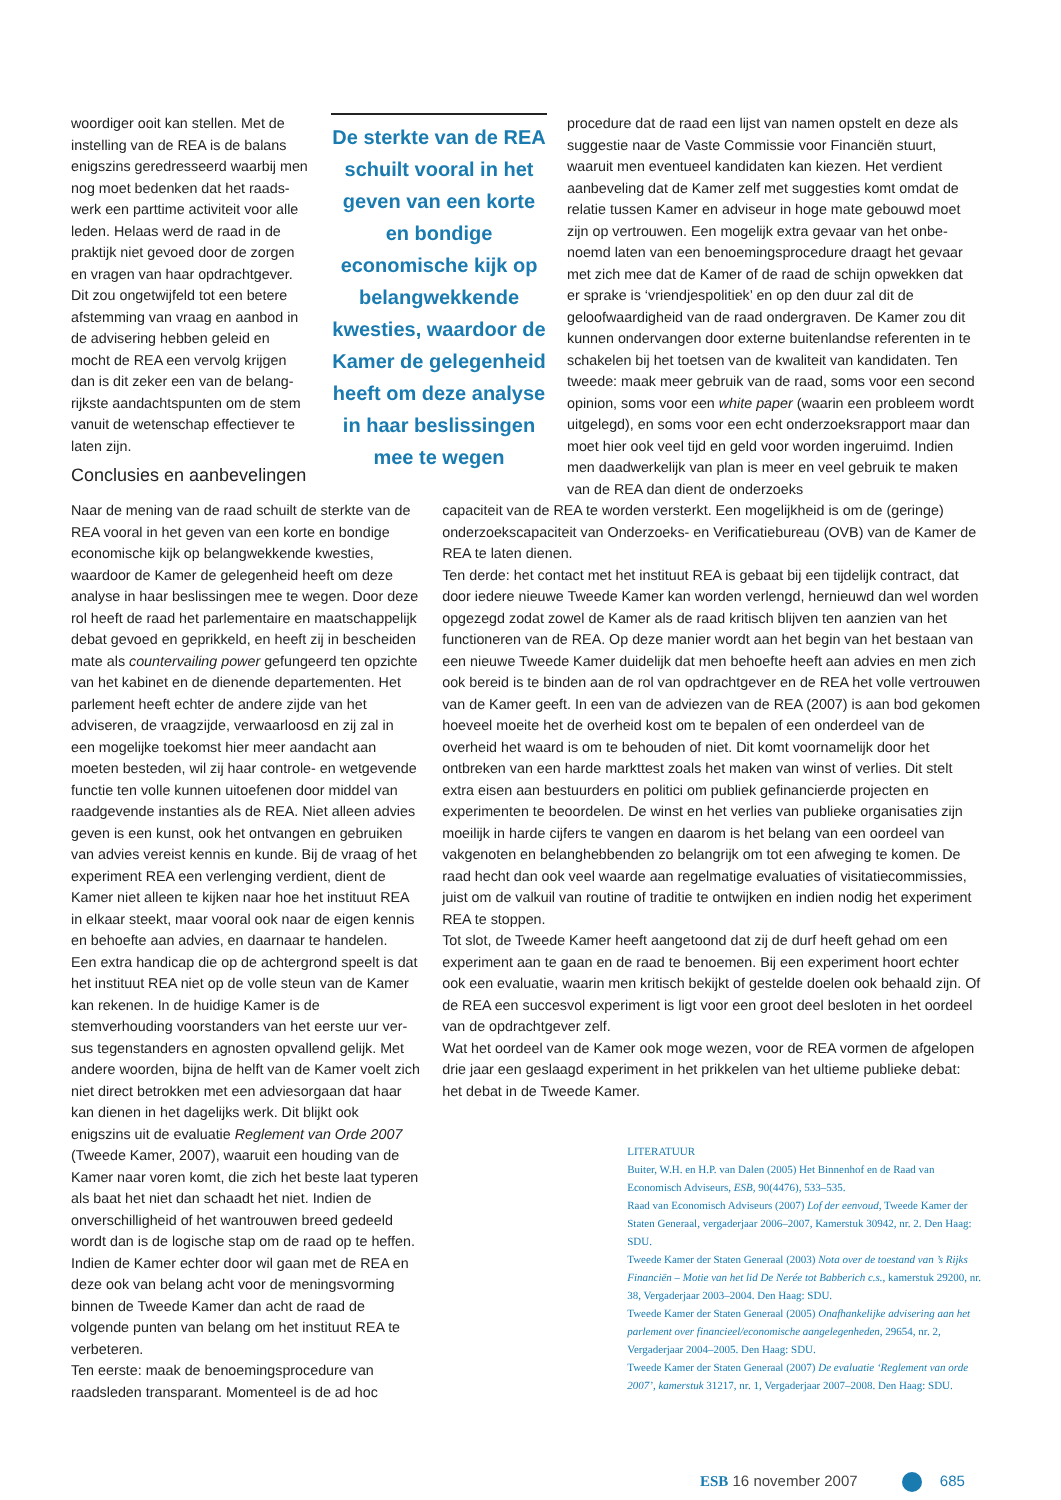woordiger ooit kan stellen. Met de instelling van de REA is de balans enigszins geredresseerd waarbij men nog moet bedenken dat het raads­werk een parttime activiteit voor alle leden. Helaas werd de raad in de praktijk niet gevoed door de zorgen en vragen van haar opdrachtgever. Dit zou ongetwijfeld tot een betere afstemming van vraag en aanbod in de advisering hebben geleid en mocht de REA een vervolg krijgen dan is dit zeker een van de belang­rijkste aandachtspunten om de stem vanuit de wetenschap effectiever te laten zijn.
Conclusies en aanbevelingen
De sterkte van de REA schuilt vooral in het geven van een korte en bondige economische kijk op belangwekkende kwesties, waardoor de Kamer de gelegenheid heeft om deze analyse in haar beslissingen mee te wegen
procedure dat de raad een lijst van namen opstelt en deze als suggestie naar de Vaste Commissie voor Financiën stuurt, waaruit men eventueel kandidaten kan kiezen. Het verdient aanbeveling dat de Kamer zelf met suggesties komt omdat de relatie tussen Kamer en adviseur in hoge mate gebouwd moet zijn op vertrouwen. Een mogelijk extra gevaar van het onbe­noemd laten van een benoemingsprocedure draagt het gevaar met zich mee dat de Kamer of de raad de schijn opwekken dat er sprake is ‘vriendjespolitiek’ en op den duur zal dit de geloofwaardigheid van de raad ondergraven. De Kamer zou dit kunnen ondervangen door externe buitenlandse referenten in te schakelen bij het toetsen van de kwaliteit van kandidaten. Ten tweede: maak meer gebruik van de raad, soms voor een second opinion, soms voor een white paper (waarin een pro­bleem wordt uitgelegd), en soms voor een echt onderzoeks­rapport maar dan moet hier ook veel tijd en geld voor worden ingeruimd. Indien men daadwerkelijk van plan is meer en veel gebruik te maken van de REA dan dient de onderzoeks­
Naar de mening van de raad schuilt de sterkte van de REA vooral in het geven van een korte en bondige economische kijk op belangwekkende kwesties, waardoor de Kamer de gelegenheid heeft om deze analyse in haar beslissingen mee te wegen. Door deze rol heeft de raad het parlementaire en maat­schappelijk debat gevoed en geprikkeld, en heeft zij in bescheiden mate als countervailing power gefun­geerd ten opzichte van het kabinet en de dienende departementen. Het parlement heeft echter de andere zijde van het adviseren, de vraagzijde, ver­waarloosd en zij zal in een mogelijke toekomst hier meer aandacht aan moeten besteden, wil zij haar controle- en wetgevende functie ten volle kunnen uitoefenen door middel van raadgevende instanties als de REA. Niet alleen advies geven is een kunst, ook het ontvangen en gebruiken van advies vereist kennis en kunde. Bij de vraag of het experiment REA een verlenging verdient, dient de Kamer niet alleen te kijken naar hoe het instituut REA in elkaar steekt, maar vooral ook naar de eigen kennis en behoefte aan advies, en daarnaar te handelen.
Een extra handicap die op de achtergrond speelt is dat het instituut REA niet op de volle steun van de Kamer kan rekenen. In de huidige Kamer is de stemverhouding voorstanders van het eerste uur ver­sus tegenstanders en agnosten opvallend gelijk. Met andere woorden, bijna de helft van de Kamer voelt zich niet direct betrokken met een adviesorgaan dat haar kan dienen in het dagelijks werk. Dit blijkt ook enigszins uit de evaluatie Reglement van Orde 2007 (Tweede Kamer, 2007), waaruit een houding van de Kamer naar voren komt, die zich het beste laat typeren als baat het niet dan schaadt het niet. Indien de onverschilligheid of het wantrouwen breed gedeeld wordt dan is de logische stap om de raad op te heffen. Indien de Kamer echter door wil gaan met de REA en deze ook van belang acht voor de me­ningsvorming binnen de Tweede Kamer dan acht de raad de volgende punten van belang om het instituut REA te verbeteren.
Ten eerste: maak de benoemingsprocedure van raadsleden transparant. Momenteel is de ad hoc
capaciteit van de REA te worden versterkt. Een mogelijkheid is om de (geringe) onderzoekscapaciteit van Onderzoeks- en Verificatiebureau (OVB) van de Kamer de REA te laten dienen.
Ten derde: het contact met het instituut REA is gebaat bij een tijdelijk contract, dat door iedere nieuwe Tweede Kamer kan worden verlengd, hernieuwd dan wel worden opgezegd zodat zowel de Kamer als de raad kritisch blijven ten aanzien van het functioneren van de REA. Op deze manier wordt aan het begin van het bestaan van een nieuwe Tweede Kamer duidelijk dat men behoefte heeft aan advies en men zich ook bereid is te binden aan de rol van opdrachtgever en de REA het volle vertrouwen van de Kamer geeft. In een van de adviezen van de REA (2007) is aan bod gekomen hoeveel moeite het de overheid kost om te be­palen of een onderdeel van de overheid het waard is om te behouden of niet. Dit komt voornamelijk door het ontbreken van een harde markttest zoals het maken van winst of verlies. Dit stelt extra eisen aan bestuurders en politici om publiek gefinancierde projecten en experimenten te beoordelen. De winst en het verlies van publieke organisaties zijn moeilijk in harde cijfers te vangen en daarom is het belang van een oordeel van vakgenoten en belanghebbenden zo belangrijk om tot een afweging te komen. De raad hecht dan ook veel waarde aan regelmatige evaluaties of visitatiecommissies, juist om de valkuil van routine of traditie te ontwijken en indien nodig het experiment REA te stoppen.
Tot slot, de Tweede Kamer heeft aangetoond dat zij de durf heeft gehad om een experiment aan te gaan en de raad te benoemen. Bij een experiment hoort ech­ter ook een evaluatie, waarin men kritisch bekijkt of gestelde doelen ook behaald zijn. Of de REA een succesvol experiment is ligt voor een groot deel besloten in het oordeel van de opdrachtgever zelf.
Wat het oordeel van de Kamer ook moge wezen, voor de REA vormen de afgelo­pen drie jaar een geslaagd experiment in het prikkelen van het ultieme publieke debat: het debat in de Tweede Kamer.
LITERATUUR
Buiter, W.H. en H.P. van Dalen (2005) Het Binnenhof en de Raad van Economisch Adviseurs, ESB, 90(4476), 533–535.
Raad van Economisch Adviseurs (2007) Lof der eenvoud, Tweede Kamer der Staten Generaal, vergaderjaar 2006–2007, Kamerstuk 30942, nr. 2. Den Haag: SDU.
Tweede Kamer der Staten Generaal (2003) Nota over de toestand van ’s Rijks Financiën – Motie van het lid De Nerée tot Babberich c.s., kamerstuk 29200, nr. 38, Vergaderjaar 2003–2004. Den Haag: SDU.
Tweede Kamer der Staten Generaal (2005) Onafhankelijke advise­ring aan het parlement over financieel/economische aangelegenheden, 29654, nr. 2, Vergaderjaar 2004–2005. Den Haag: SDU.
Tweede Kamer der Staten Generaal (2007) De evaluatie ‘Reglement van orde 2007’, kamerstuk 31217, nr. 1, Vergaderjaar 2007–2008. Den Haag: SDU.
ESB 16 november 2007 685